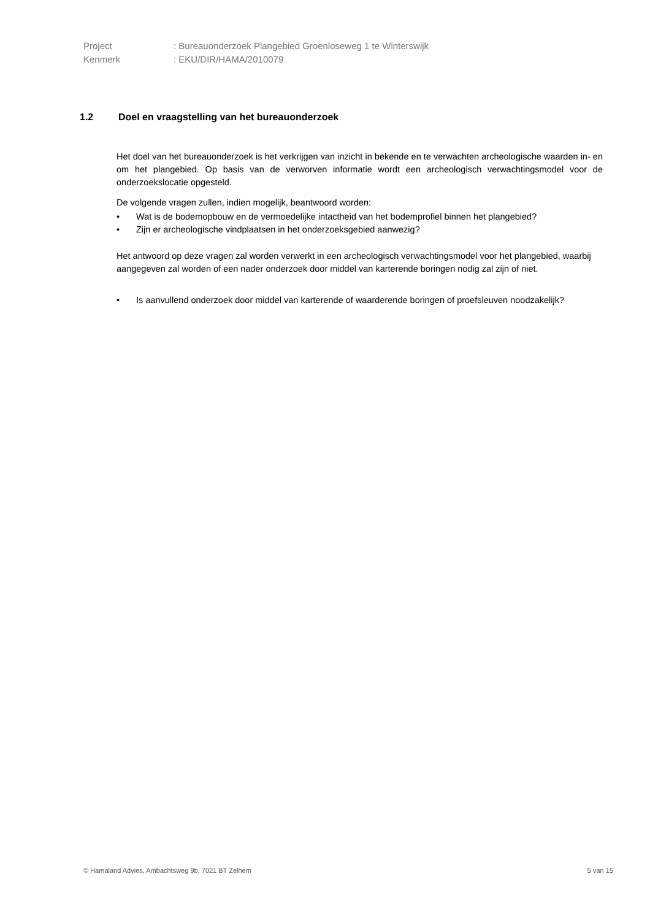Project: Bureauonderzoek Plangebied Groenloseweg 1 te Winterswijk
Kenmerk: EKU/DIR/HAMA/2010079
1.2 Doel en vraagstelling van het bureauonderzoek
Het doel van het bureauonderzoek is het verkrijgen van inzicht in bekende en te verwachten archeologische waarden in- en om het plangebied. Op basis van de verworven informatie wordt een archeologisch verwachtingsmodel voor de onderzoekslocatie opgesteld.
De volgende vragen zullen, indien mogelijk, beantwoord worden:
• Wat is de bodemopbouw en de vermoedelijke intactheid van het bodemprofiel binnen het plangebied?
• Zijn er archeologische vindplaatsen in het onderzoeksgebied aanwezig?
Het antwoord op deze vragen zal worden verwerkt in een archeologisch verwachtingsmodel voor het plangebied, waarbij aangegeven zal worden of een nader onderzoek door middel van karterende boringen nodig zal zijn of niet.
• Is aanvullend onderzoek door middel van karterende of waarderende boringen of proefsleuven noodzakelijk?
© Hamaland Advies, Ambachtsweg 9b, 7021 BT Zelhem 5 van 15